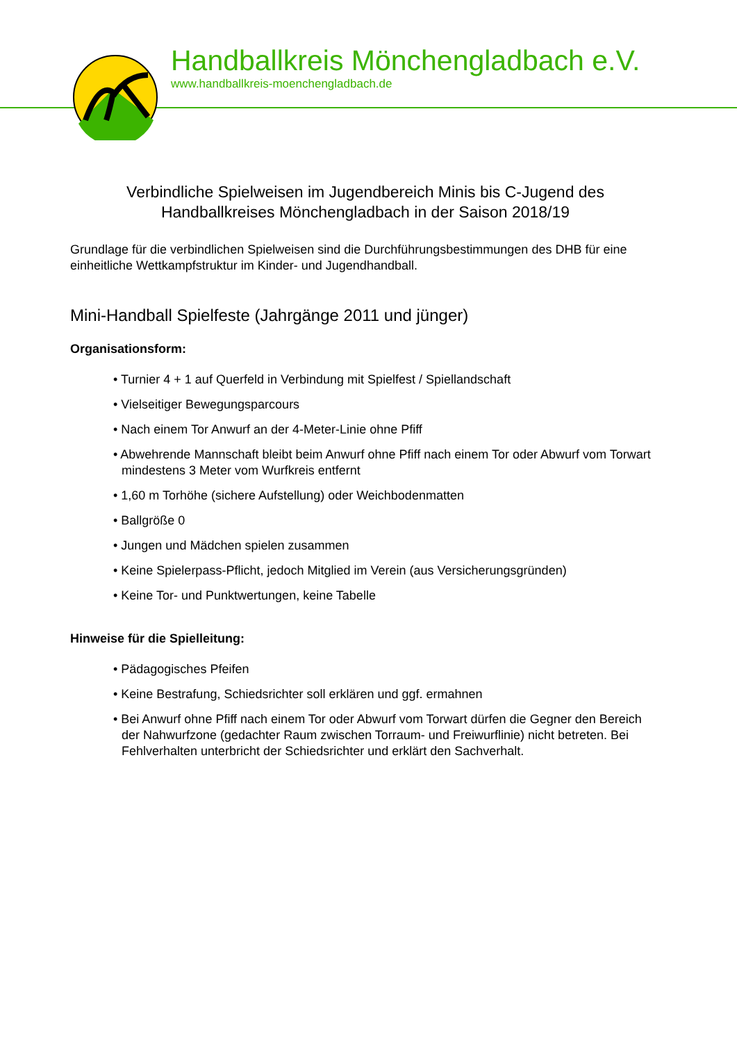Handballkreis Mönchengladbach e.V.
www.handballkreis-moenchengladbach.de
Verbindliche Spielweisen im Jugendbereich Minis bis C-Jugend des
Handballkreises Mönchengladbach in der Saison 2018/19
Grundlage für die verbindlichen Spielweisen sind die Durchführungsbestimmungen des DHB für eine einheitliche Wettkampfstruktur im Kinder- und Jugendhandball.
Mini-Handball Spielfeste (Jahrgänge 2011 und jünger)
Organisationsform:
• Turnier 4 + 1 auf Querfeld in Verbindung mit Spielfest / Spiellandschaft
• Vielseitiger Bewegungsparcours
• Nach einem Tor Anwurf an der 4-Meter-Linie ohne Pfiff
• Abwehrende Mannschaft bleibt beim Anwurf ohne Pfiff nach einem Tor oder Abwurf vom Torwart mindestens 3 Meter vom Wurfkreis entfernt
• 1,60 m Torhöhe (sichere Aufstellung) oder Weichbodenmatten
• Ballgröße 0
• Jungen und Mädchen spielen zusammen
• Keine Spielerpass-Pflicht, jedoch Mitglied im Verein (aus Versicherungsgründen)
• Keine Tor- und Punktwertungen, keine Tabelle
Hinweise für die Spielleitung:
• Pädagogisches Pfeifen
• Keine Bestrafung, Schiedsrichter soll erklären und ggf. ermahnen
• Bei Anwurf ohne Pfiff nach einem Tor oder Abwurf vom Torwart dürfen die Gegner den Bereich der Nahwurfzone (gedachter Raum zwischen Torraum- und Freiwurflinie) nicht betreten. Bei Fehlverhalten unterbricht der Schiedsrichter und erklärt den Sachverhalt.